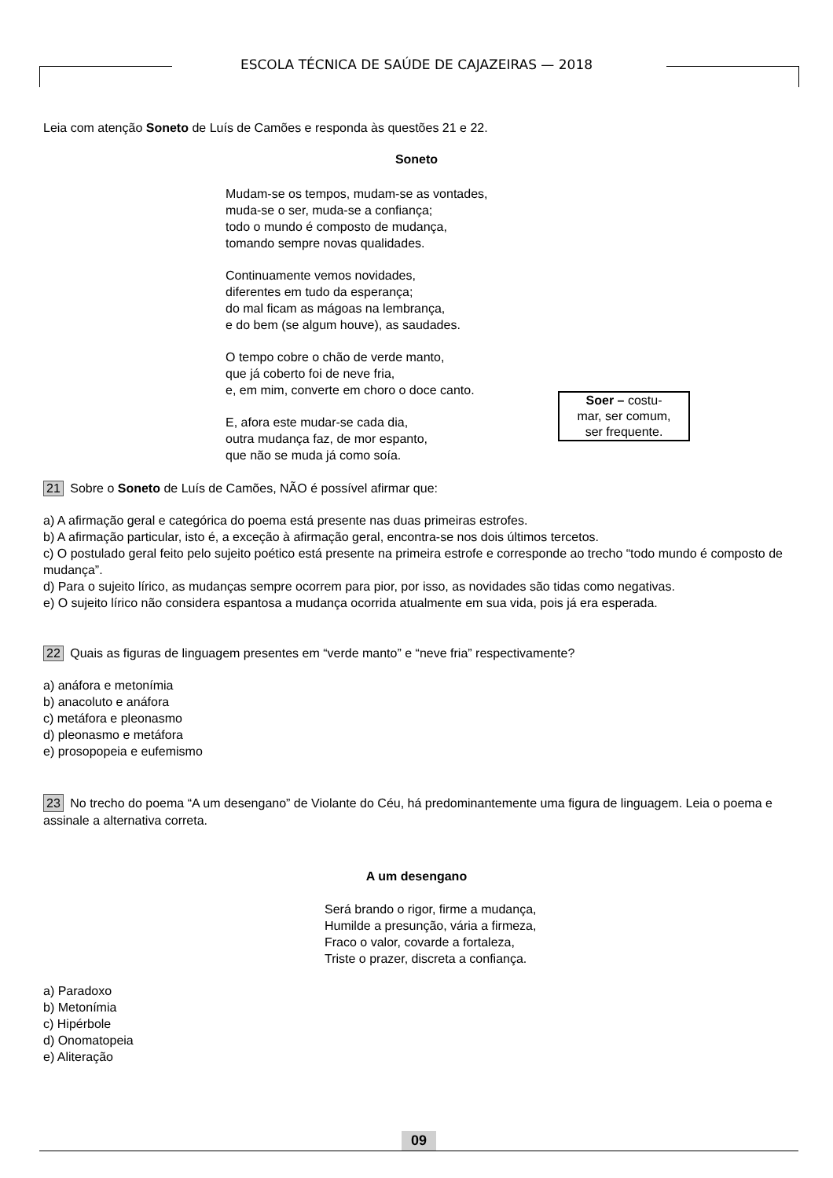ESCOLA TÉCNICA DE SAÚDE DE CAJAZEIRAS — 2018
Leia com atenção Soneto de Luís de Camões e responda às questões 21 e 22.
Soneto
Mudam-se os tempos, mudam-se as vontades,
muda-se o ser, muda-se a confiança;
todo o mundo é composto de mudança,
tomando sempre novas qualidades.
Continuamente vemos novidades,
diferentes em tudo da esperança;
do mal ficam as mágoas na lembrança,
e do bem (se algum houve), as saudades.
O tempo cobre o chão de verde manto,
que já coberto foi de neve fria,
e, em mim, converte em choro o doce canto.
E, afora este mudar-se cada dia,
outra mudança faz, de mor espanto,
que não se muda já como soía.
Soer – costu-
mar, ser comum,
ser frequente.
21 Sobre o Soneto de Luís de Camões, NÃO é possível afirmar que:
a) A afirmação geral e categórica do poema está presente nas duas primeiras estrofes.
b) A afirmação particular, isto é, a exceção à afirmação geral, encontra-se nos dois últimos tercetos.
c) O postulado geral feito pelo sujeito poético está presente na primeira estrofe e corresponde ao trecho “todo mundo é composto de mudança”.
d) Para o sujeito lírico, as mudanças sempre ocorrem para pior, por isso, as novidades são tidas como negativas.
e) O sujeito lírico não considera espantosa a mudança ocorrida atualmente em sua vida, pois já era esperada.
22 Quais as figuras de linguagem presentes em “verde manto” e “neve fria” respectivamente?
a) anáfora e metonímia
b) anacoluto e anáfora
c) metáfora e pleonasmo
d) pleonasmo e metáfora
e) prosopopeia e eufemismo
23 No trecho do poema “A um desengano” de Violante do Céu, há predominantemente uma figura de linguagem. Leia o poema e assinale a alternativa correta.
A um desengano
Será brando o rigor, firme a mudança,
Humilde a presunção, vária a firmeza,
Fraco o valor, covarde a fortaleza,
Triste o prazer, discreta a confiança.
a) Paradoxo
b) Metonímia
c) Hipérbole
d) Onomatopeia
e) Aliteração
09